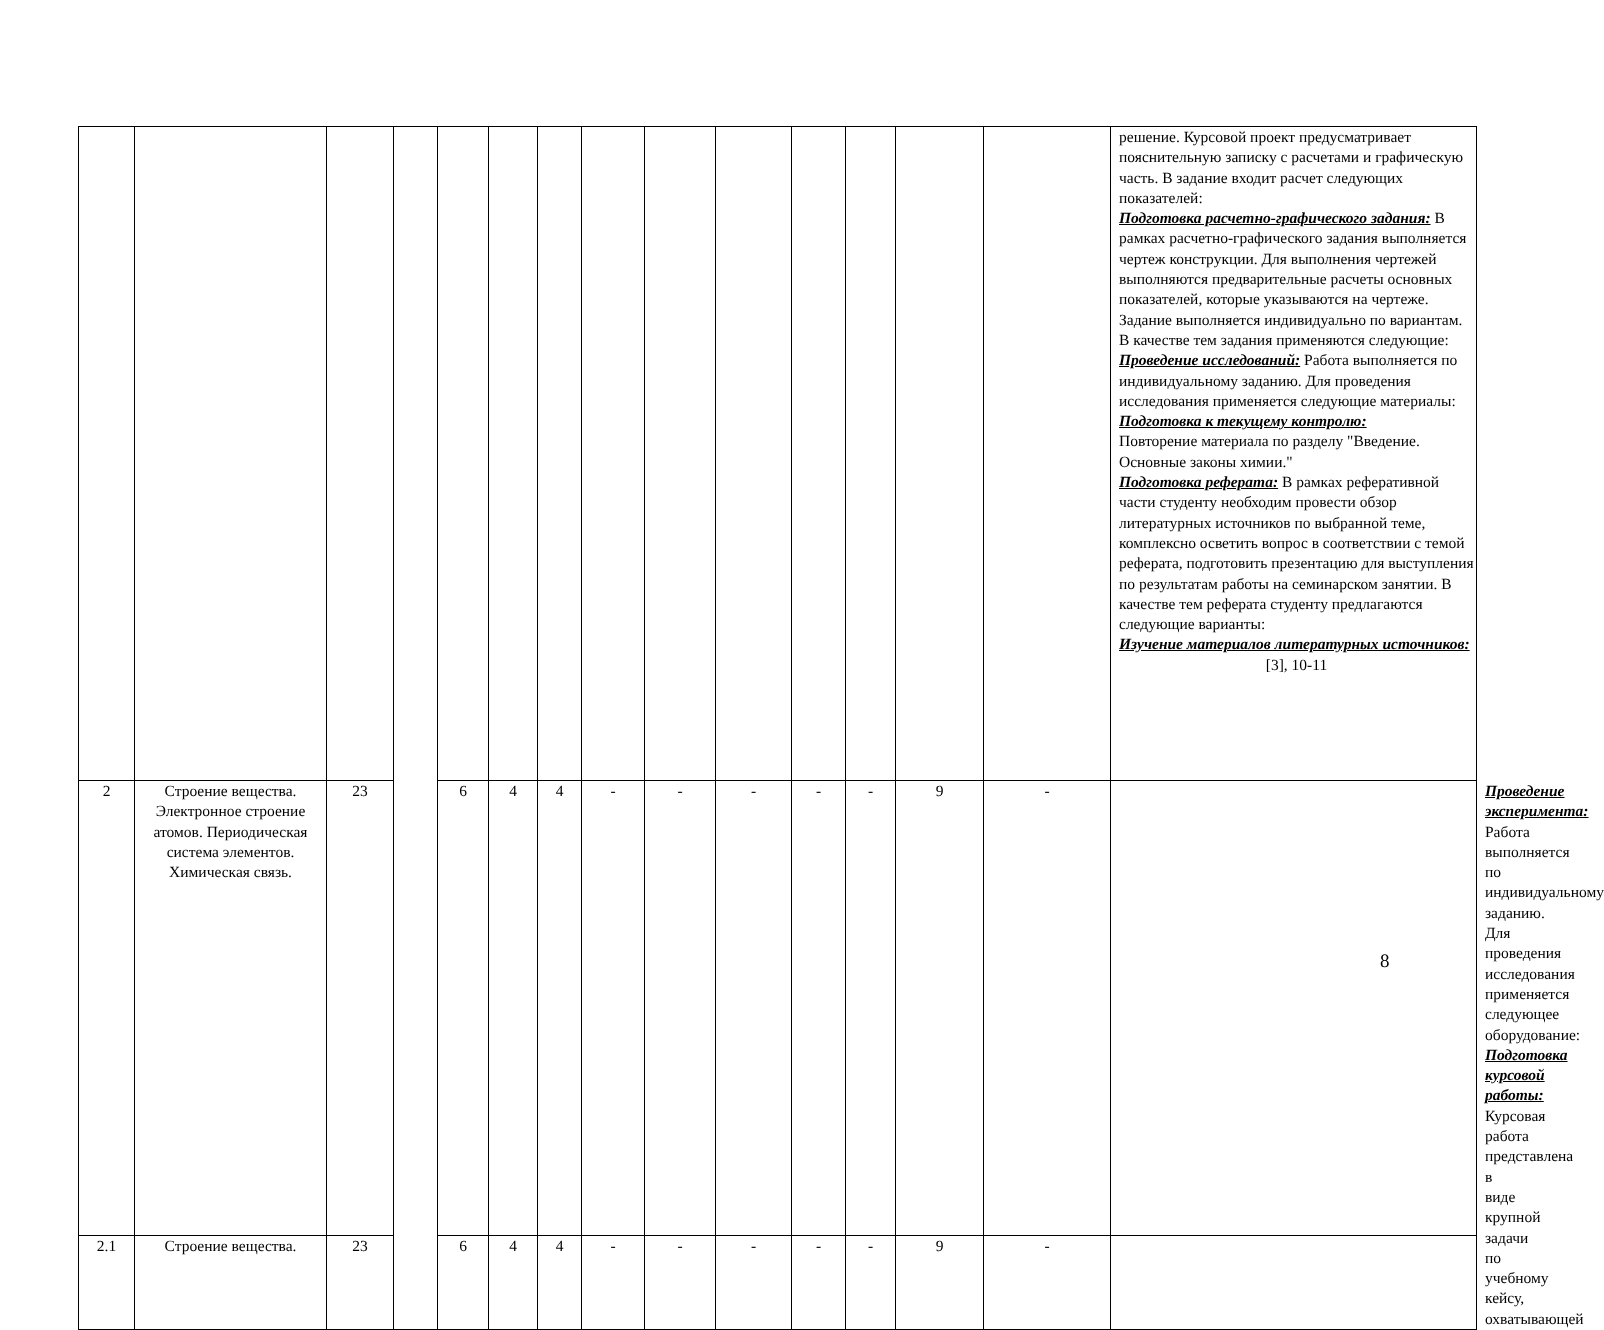| | | | | | | | | | | | | | | решение. Курсовой проект предусматривает пояснительную записку с расчетами и графическую часть. В задание входит расчет следующих показателей: Подготовка расчетно-графического задания: В рамках расчетно-графического задания выполняется чертеж конструкции. Для выполнения чертежей выполняются предварительные расчеты основных показателей, которые указываются на чертеже. Задание выполняется индивидуально по вариантам. В качестве тем задания применяются следующие: Проведение исследований: Работа выполняется по индивидуальному заданию. Для проведения исследования применяется следующие материалы: Подготовка к текущему контролю: Повторение материала по разделу "Введение. Основные законы химии." Подготовка реферата: В рамках реферативной части студенту необходим провести обзор литературных источников по выбранной теме, комплексно осветить вопрос в соответствии с темой реферата, подготовить презентацию для выступления по результатам работы на семинарском занятии. В качестве тем реферата студенту предлагаются следующие варианты: Изучение материалов литературных источников: [3], 10-11 | |
| 2 | Строение вещества. Электронное строение атомов. Периодическая система элементов. Химическая связь. | 23 | | 6 | 4 | 4 | - | - | - | - | - | 9 | - | | Проведение эксперимента: Работа выполняется по индивидуальному заданию. Для проведения исследования применяется следующее оборудование: Подготовка курсовой работы: Курсовая работа представлена в виде крупной задачи по учебному кейсу, охватывающей |
| 2.1 | Строение вещества. | 23 | | 6 | 4 | 4 | - | - | - | - | - | 9 | - | | |
8